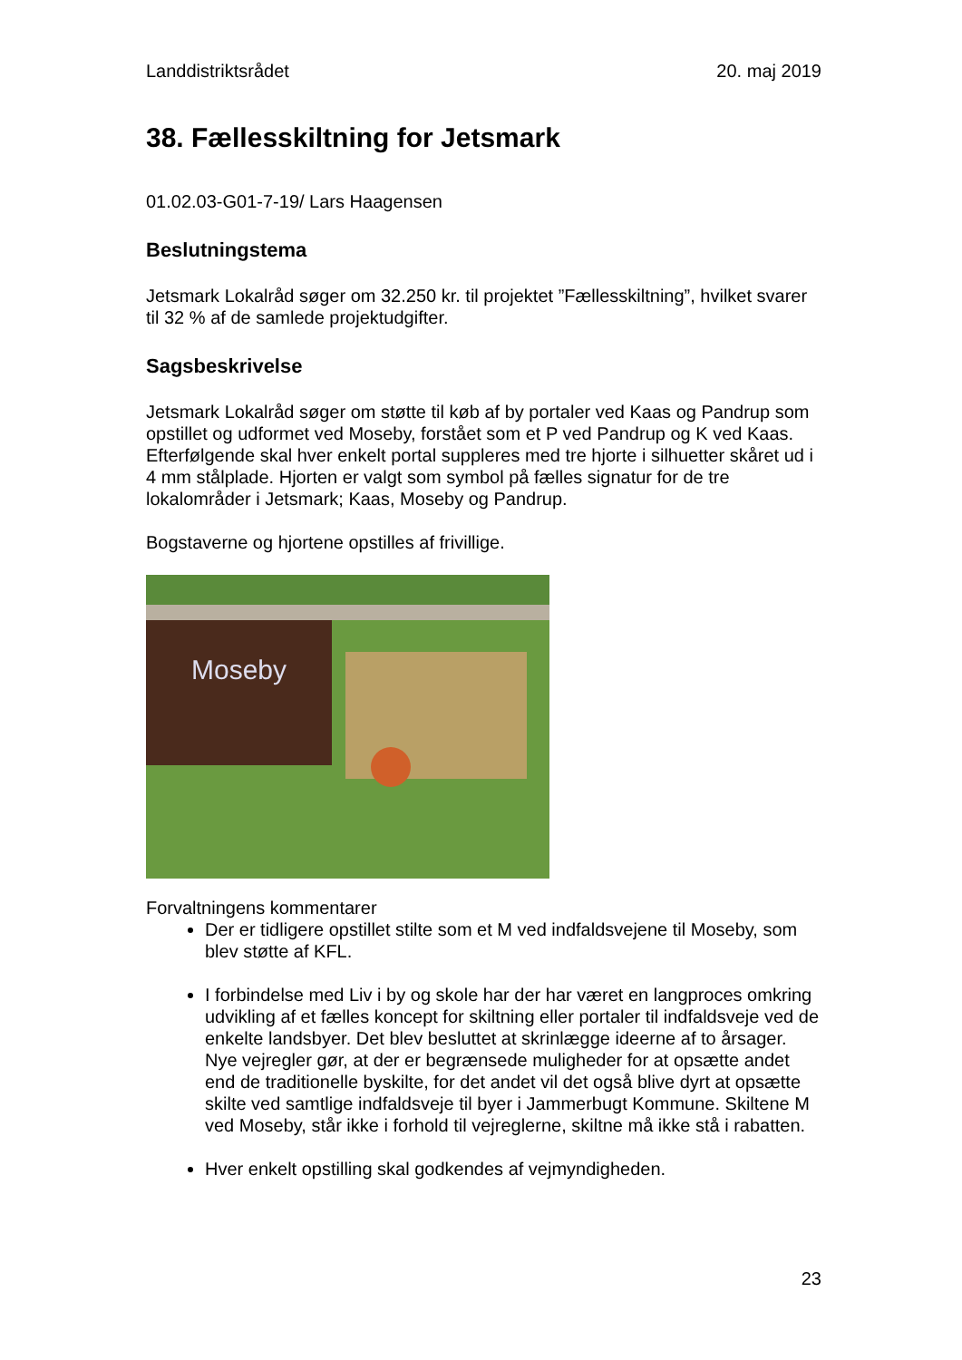Landdistriktsrådet 20. maj 2019
38. Fællesskiltning for Jetsmark
01.02.03-G01-7-19/ Lars Haagensen
Beslutningstema
Jetsmark Lokalråd søger om 32.250 kr. til projektet ”Fællesskiltning”, hvilket svarer til 32 % af de samlede projektudgifter.
Sagsbeskrivelse
Jetsmark Lokalråd søger om støtte til køb af by portaler ved Kaas og Pandrup som opstillet og udformet ved Moseby, forstået som et P ved Pandrup og K ved Kaas. Efterfølgende skal hver enkelt portal suppleres med tre hjorte i silhuetter skåret ud i 4 mm stålplade. Hjorten er valgt som symbol på fælles signatur for de tre lokalområder i Jetsmark; Kaas, Moseby og Pandrup.
Bogstaverne og hjortene opstilles af frivillige.
Moseby
Forvaltningens kommentarer
Der er tidligere opstillet stilte som et M ved indfaldsvejene til Moseby, som blev støtte af KFL.
I forbindelse med Liv i by og skole har der har været en langproces omkring udvikling af et fælles koncept for skiltning eller portaler til indfaldsveje ved de enkelte landsbyer. Det blev besluttet at skrinlægge ideerne af to årsager. Nye vejregler gør, at der er begrænsede muligheder for at opsætte andet end de traditionelle byskilte, for det andet vil det også blive dyrt at opsætte skilte ved samtlige indfaldsveje til byer i Jammerbugt Kommune. Skiltene M ved Moseby, står ikke i forhold til vejreglerne, skiltne må ikke stå i rabatten.
Hver enkelt opstilling skal godkendes af vejmyndigheden.
23